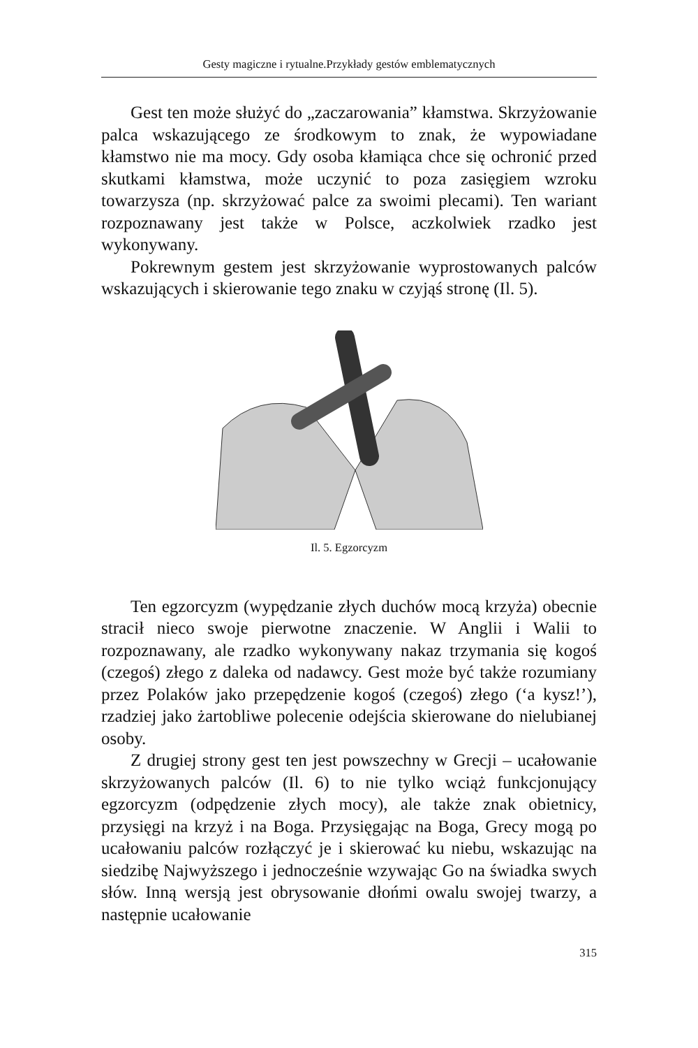Gesty magiczne i rytualne.Przykłady gestów emblematycznych
Gest ten może służyć do „zaczarowania” kłamstwa. Skrzyżowanie palca wskazującego ze środkowym to znak, że wypowiadane kłamstwo nie ma mocy. Gdy osoba kłamiąca chce się ochronić przed skutkami kłamstwa, może uczynić to poza zasięgiem wzroku towarzysza (np. skrzyżować palce za swoimi plecami). Ten wariant rozpoznawany jest także w Polsce, aczkolwiek rzadko jest wykonywany.
Pokrewnym gestem jest skrzyżowanie wyprostowanych palców wskazujących i skierowanie tego znaku w czyjąś stronę (Il. 5).
Il. 5. Egzorcyzm
Ten egzorcyzm (wypędzanie złych duchów mocą krzyża) obecnie stracił nieco swoje pierwotne znaczenie. W Anglii i Walii to rozpoznawany, ale rzadko wykonywany nakaz trzymania się kogoś (czegoś) złego z daleka od nadawcy. Gest może być także rozumiany przez Polaków jako przepędzenie kogoś (czegoś) złego (‘a kysz!’), rzadziej jako żartobliwe polecenie odejścia skierowane do nielubianej osoby.
Z drugiej strony gest ten jest powszechny w Grecji – ucałowanie skrzyżowanych palców (Il. 6) to nie tylko wciąż funkcjonujący egzorcyzm (odpędzenie złych mocy), ale także znak obietnicy, przysięgi na krzyż i na Boga. Przysięgając na Boga, Grecy mogą po ucałowaniu palców rozłączyć je i skierować ku niebu, wskazując na siedzibę Najwyższego i jednocześnie wzywając Go na świadka swych słów. Inną wersją jest obrysowanie dłońmi owalu swojej twarzy, a następnie ucałowanie
315